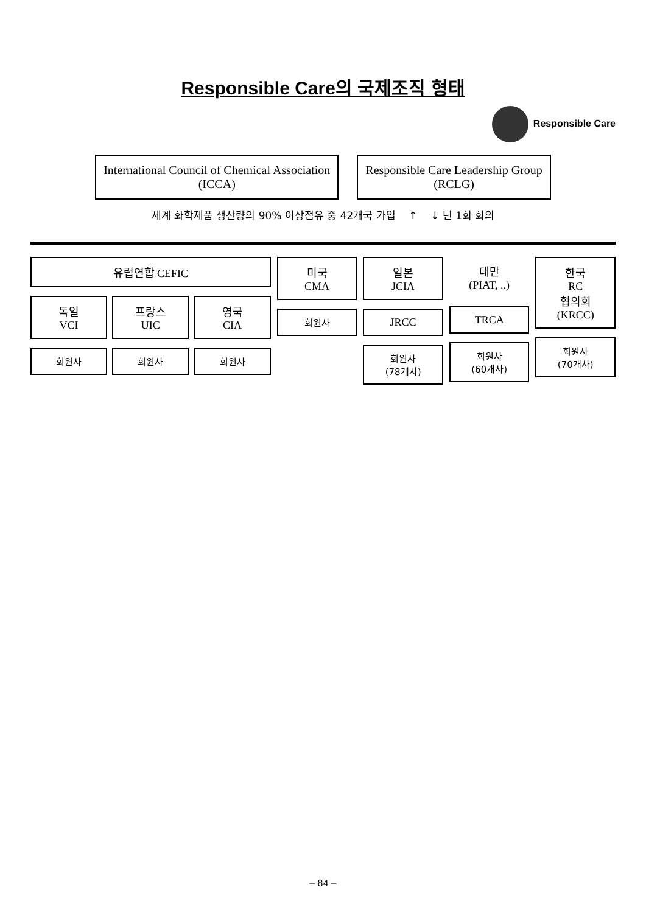Responsible Care의 국제조직 형태
Responsible Care
International Council of Chemical Association
(ICCA)
Responsible Care Leadership Group
(RCLG)
세계 화학제품 생산량의 90% 이상점유 중 42개국 가입 ↑ ↓ 년 1회 회의
유럽연합 CEFIC
독일
VCI
회원사
프랑스
UIC
회원사
영국
CIA
회원사
미국
CMA
회원사
일본
JCIA
JRCC
회원사
(78개사)
대만
(PIAT, ..)
TRCA
회원사
(60개사)
한국
RC
협의회
(KRCC)
회원사
(70개사)
– 84 –